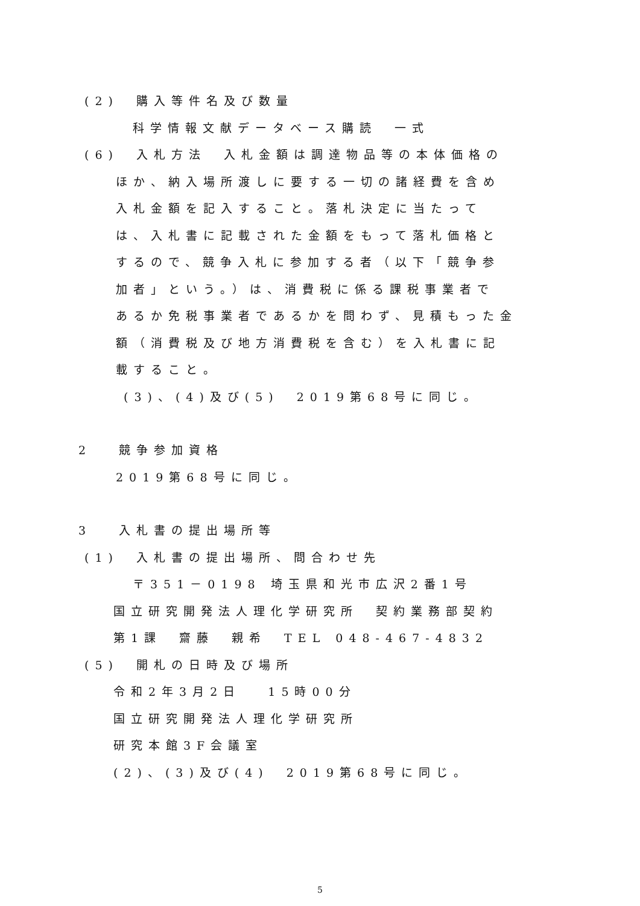(2)　購入等件名及び数量
科学情報文献データベース購読　一式
(6)　入札方法　入札金額は調達物品等の本体価格の
ほか、納入場所渡しに要する一切の諸経費を含め
入札金額を記入すること。落札決定に当たって
は、入札書に記載された金額をもって落札価格と
するので、競争入札に参加する者（以下「競争参
加者」という。）は、消費税に係る課税事業者で
あるか免税事業者であるかを問わず、見積もった金
額（消費税及び地方消費税を含む）を入札書に記
載すること。
(3)、(4)及び(5)　2019第68号に同じ。
2　 競争参加資格
2019第68号に同じ。
3　 入札書の提出場所等
(1)　入札書の提出場所、問合わせ先
〒351－0198 埼玉県和光市広沢2番1号
国立研究開発法人理化学研究所　契約業務部契約
第1課　齋藤　親希　TEL 048-467-4832
(5)　開札の日時及び場所
令和2年3月2日　 15時00分
国立研究開発法人理化学研究所
研究本館3F会議室
(2)、(3)及び(4)　2019第68号に同じ。
5